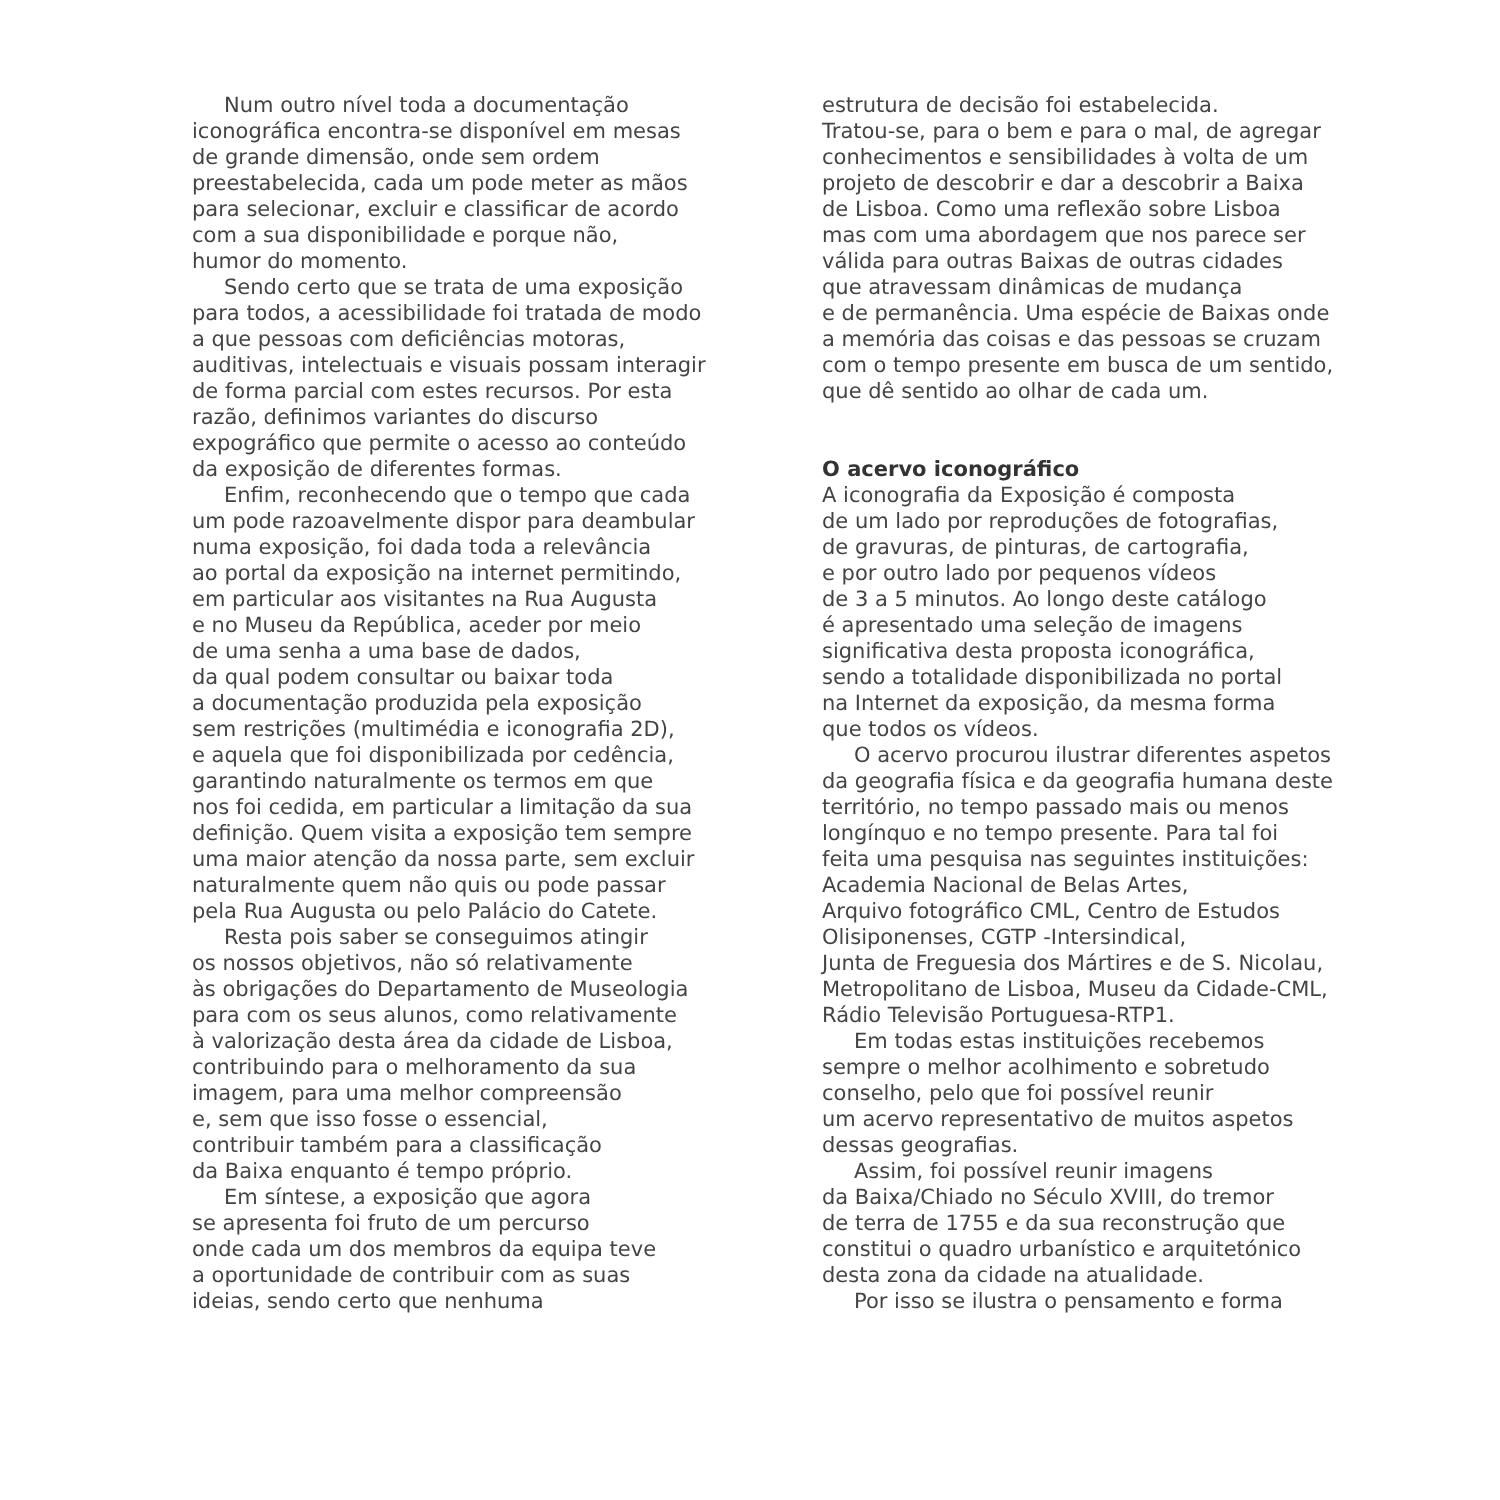Num outro nível toda a documentação
iconográfica encontra-se disponível em mesas
de grande dimensão, onde sem ordem
preestabelecida, cada um pode meter as mãos
para selecionar, excluir e classificar de acordo
com a sua disponibilidade e porque não,
humor do momento.
Sendo certo que se trata de uma exposição
para todos, a acessibilidade foi tratada de modo
a que pessoas com deficiências motoras,
auditivas, intelectuais e visuais possam interagir
de forma parcial com estes recursos. Por esta
razão, definimos variantes do discurso
expográfico que permite o acesso ao conteúdo
da exposição de diferentes formas.
Enfim, reconhecendo que o tempo que cada
um pode razoavelmente dispor para deambular
numa exposição, foi dada toda a relevância
ao portal da exposição na internet permitindo,
em particular aos visitantes na Rua Augusta
e no Museu da República, aceder por meio
de uma senha a uma base de dados,
da qual podem consultar ou baixar toda
a documentação produzida pela exposição
sem restrições (multimédia e iconografia 2D),
e aquela que foi disponibilizada por cedência,
garantindo naturalmente os termos em que
nos foi cedida, em particular a limitação da sua
definição. Quem visita a exposição tem sempre
uma maior atenção da nossa parte, sem excluir
naturalmente quem não quis ou pode passar
pela Rua Augusta ou pelo Palácio do Catete.
Resta pois saber se conseguimos atingir
os nossos objetivos, não só relativamente
às obrigações do Departamento de Museologia
para com os seus alunos, como relativamente
à valorização desta área da cidade de Lisboa,
contribuindo para o melhoramento da sua
imagem, para uma melhor compreensão
e, sem que isso fosse o essencial,
contribuir também para a classificação
da Baixa enquanto é tempo próprio.
Em síntese, a exposição que agora
se apresenta foi fruto de um percurso
onde cada um dos membros da equipa teve
a oportunidade de contribuir com as suas
ideias, sendo certo que nenhuma
estrutura de decisão foi estabelecida.
Tratou-se, para o bem e para o mal, de agregar
conhecimentos e sensibilidades à volta de um
projeto de descobrir e dar a descobrir a Baixa
de Lisboa. Como uma reflexão sobre Lisboa
mas com uma abordagem que nos parece ser
válida para outras Baixas de outras cidades
que atravessam dinâmicas de mudança
e de permanência. Uma espécie de Baixas onde
a memória das coisas e das pessoas se cruzam
com o tempo presente em busca de um sentido,
que dê sentido ao olhar de cada um.
O acervo iconográfico
A iconografia da Exposição é composta
de um lado por reproduções de fotografias,
de gravuras, de pinturas, de cartografia,
e por outro lado por pequenos vídeos
de 3 a 5 minutos. Ao longo deste catálogo
é apresentado uma seleção de imagens
significativa desta proposta iconográfica,
sendo a totalidade disponibilizada no portal
na Internet da exposição, da mesma forma
que todos os vídeos.
O acervo procurou ilustrar diferentes aspetos
da geografia física e da geografia humana deste
território, no tempo passado mais ou menos
longínquo e no tempo presente. Para tal foi
feita uma pesquisa nas seguintes instituições:
Academia Nacional de Belas Artes,
Arquivo fotográfico CML, Centro de Estudos
Olisiponenses, CGTP -Intersindical,
Junta de Freguesia dos Mártires e de S. Nicolau,
Metropolitano de Lisboa, Museu da Cidade-CML,
Rádio Televisão Portuguesa-RTP1.
Em todas estas instituições recebemos
sempre o melhor acolhimento e sobretudo
conselho, pelo que foi possível reunir
um acervo representativo de muitos aspetos
dessas geografias.
Assim, foi possível reunir imagens
da Baixa/Chiado no Século XVIII, do tremor
de terra de 1755 e da sua reconstrução que
constitui o quadro urbanístico e arquitetónico
desta zona da cidade na atualidade.
Por isso se ilustra o pensamento e forma